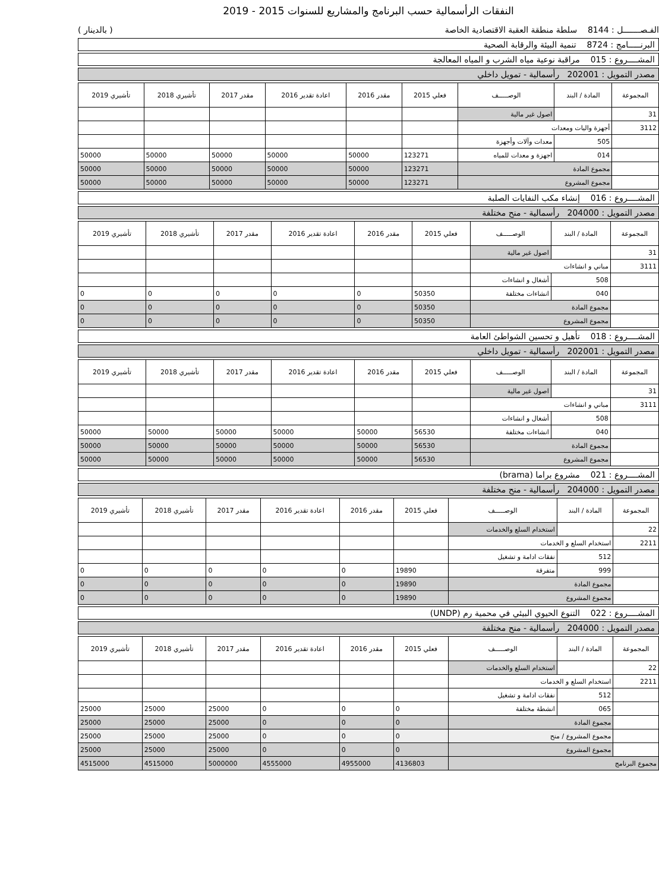النفقات الرأسمالية حسب البرنامج والمشاريع للسنوات 2015 - 2019
الفـصـــــــل : 8144 سلطة منطقة العقبة الاقتصادية الخاصة ( بالدينار )
البرنـــــامج : 8724 تنمية البيئة والرقابة الصحية
المشــــروع : 015 مراقبة نوعية مياه الشرب و المياه المعالجة
مصدر التمويل : 202001 رأسمالية - تمويل داخلي
| المجموعة | المادة / البند | الوصـــــف | فعلي 2015 | مقدر 2016 | اعادة تقدير 2016 | مقدر 2017 | تأشيري 2018 | تأشيري 2019 |
| --- | --- | --- | --- | --- | --- | --- | --- | --- |
| 31 | | اصول غير مالية | | | | | | |
| 3112 | أجهزة واليات ومعدات | | | | | | | |
| | 505 | معدات وآلات وأجهزة | | | | | | |
| | 014 | اجهزة و معدات للمياه | 123271 | 50000 | 50000 | 50000 | 50000 | 50000 |
| | مجموع المادة | | 123271 | 50000 | 50000 | 50000 | 50000 | 50000 |
| | مجموع المشروع | | 123271 | 50000 | 50000 | 50000 | 50000 | 50000 |
المشــــروع : 016 إنشاء مكب النفايات الصلبة
مصدر التمويل : 204000 رأسمالية - منح مختلفة
| المجموعة | المادة / البند | الوصـــــف | فعلي 2015 | مقدر 2016 | اعادة تقدير 2016 | مقدر 2017 | تأشيري 2018 | تأشيري 2019 |
| --- | --- | --- | --- | --- | --- | --- | --- | --- |
| 31 | | اصول غير مالية | | | | | | |
| 3111 | مباني و انشاءات | | | | | | | |
| | 508 | أشغال و انشاءات | | | | | | |
| | 040 | انشاءات مختلفة | 50350 | 0 | 0 | 0 | 0 | 0 |
| | مجموع المادة | | 50350 | 0 | 0 | 0 | 0 | 0 |
| | مجموع المشروع | | 50350 | 0 | 0 | 0 | 0 | 0 |
المشــــروع : 018 تأهيل و تحسين الشواطئ العامة
مصدر التمويل : 202001 رأسمالية - تمويل داخلي
| المجموعة | المادة / البند | الوصـــــف | فعلي 2015 | مقدر 2016 | اعادة تقدير 2016 | مقدر 2017 | تأشيري 2018 | تأشيري 2019 |
| --- | --- | --- | --- | --- | --- | --- | --- | --- |
| 31 | | اصول غير مالية | | | | | | |
| 3111 | مباني و انشاءات | | | | | | | |
| | 508 | أشغال و انشاءات | | | | | | |
| | 040 | انشاءات مختلفة | 56530 | 50000 | 50000 | 50000 | 50000 | 50000 |
| | مجموع المادة | | 56530 | 50000 | 50000 | 50000 | 50000 | 50000 |
| | مجموع المشروع | | 56530 | 50000 | 50000 | 50000 | 50000 | 50000 |
المشــــروع : 021 مشروع براما (brama)
مصدر التمويل : 204000 رأسمالية - منح مختلفة
| المجموعة | المادة / البند | الوصـــــف | فعلي 2015 | مقدر 2016 | اعادة تقدير 2016 | مقدر 2017 | تأشيري 2018 | تأشيري 2019 |
| --- | --- | --- | --- | --- | --- | --- | --- | --- |
| 22 | | استخدام السلع والخدمات | | | | | | |
| 2211 | استخدام السلع و الخدمات | | | | | | | |
| | 512 | نفقات ادامة و تشغيل | | | | | | |
| | 999 | متفرقة | 19890 | 0 | 0 | 0 | 0 | 0 |
| | مجموع المادة | | 19890 | 0 | 0 | 0 | 0 | 0 |
| | مجموع المشروع | | 19890 | 0 | 0 | 0 | 0 | 0 |
المشــــروع : 022 التنوع الحيوي البيئي في محمية رم (UNDP)
مصدر التمويل : 204000 رأسمالية - منح مختلفة
| المجموعة | المادة / البند | الوصـــــف | فعلي 2015 | مقدر 2016 | اعادة تقدير 2016 | مقدر 2017 | تأشيري 2018 | تأشيري 2019 |
| --- | --- | --- | --- | --- | --- | --- | --- | --- |
| 22 | | استخدام السلع والخدمات | | | | | | |
| 2211 | استخدام السلع و الخدمات | | | | | | | |
| | 512 | نفقات ادامة و تشغيل | | | | | | |
| | 065 | انشطة مختلفة | 0 | 0 | 0 | 25000 | 25000 | 25000 |
| | مجموع المادة | | 0 | 0 | 0 | 25000 | 25000 | 25000 |
| | مجموع المشروع / منح | | 0 | 0 | 0 | 25000 | 25000 | 25000 |
| | مجموع المشروع | | 0 | 0 | 0 | 25000 | 25000 | 25000 |
| مجموع البرنامج | | | 4136803 | 4955000 | 4555000 | 5000000 | 4515000 | 4515000 |